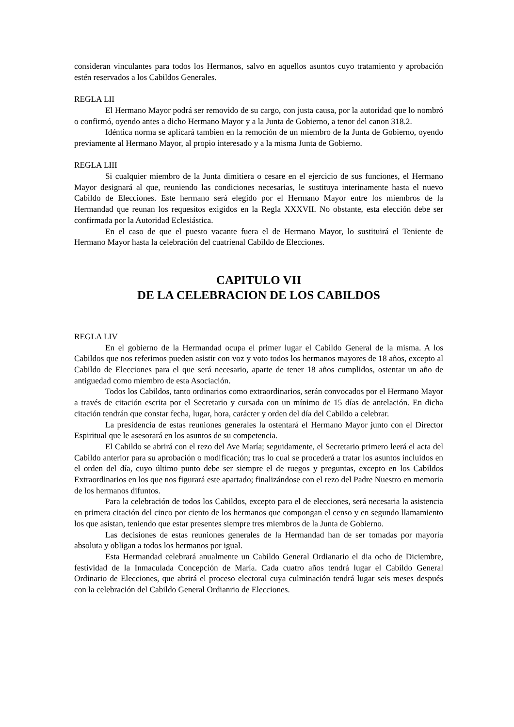consideran vinculantes para todos los Hermanos, salvo en aquellos asuntos cuyo tratamiento y aprobación estén reservados a los Cabildos Generales.
REGLA LII
El Hermano Mayor podrá ser removido de su cargo, con justa causa, por la autoridad que lo nombró o confirmó, oyendo antes a dicho Hermano Mayor y a la Junta de Gobierno, a tenor del canon 318.2.
Idéntica norma se aplicará tambien en la remoción de un miembro de la Junta de Gobierno, oyendo previamente al Hermano Mayor, al propio interesado y a la misma Junta de Gobierno.
REGLA LIII
Si cualquier miembro de la Junta dimitiera o cesare en el ejercicio de sus funciones, el Hermano Mayor designará al que, reuniendo las condiciones necesarias, le sustituya interinamente hasta el nuevo Cabildo de Elecciones. Este hermano será elegido por el Hermano Mayor entre los miembros de la Hermandad que reunan los requesitos exigidos en la Regla XXXVII. No obstante, esta elección debe ser confirmada por la Autoridad Eclesiástica.
En el caso de que el puesto vacante fuera el de Hermano Mayor, lo sustituirá el Teniente de Hermano Mayor hasta la celebración del cuatrienal Cabildo de Elecciones.
CAPITULO VII
DE LA CELEBRACION DE LOS CABILDOS
REGLA LIV
En el gobierno de la Hermandad ocupa el primer lugar el Cabildo General de la misma. A los Cabildos que nos referimos pueden asistir con voz y voto todos los hermanos mayores de 18 años, excepto al Cabildo de Elecciones para el que será necesario, aparte de tener 18 años cumplidos, ostentar un año de antiguedad como miembro de esta Asociación.
Todos los Cabildos, tanto ordinarios como extraordinarios, serán convocados por el Hermano Mayor a través de citación escrita por el Secretario y cursada con un mínimo de 15 días de antelación. En dicha citación tendrán que constar fecha, lugar, hora, carácter y orden del día del Cabildo a celebrar.
La presidencia de estas reuniones generales la ostentará el Hermano Mayor junto con el Director Espiritual que le asesorará en los asuntos de su competencia.
El Cabildo se abrirá con el rezo del Ave María; seguidamente, el Secretario primero leerá el acta del Cabildo anterior para su aprobación o modificación; tras lo cual se procederá a tratar los asuntos incluidos en el orden del día, cuyo último punto debe ser siempre el de ruegos y preguntas, excepto en los Cabildos Extraordinarios en los que nos figurará este apartado; finalizándose con el rezo del Padre Nuestro en memoria de los hermanos difuntos.
Para la celebración de todos los Cabildos, excepto para el de elecciones, será necesaria la asistencia en primera citación del cinco por ciento de los hermanos que compongan el censo y en segundo llamamiento los que asistan, teniendo que estar presentes siempre tres miembros de la Junta de Gobierno.
Las decisiones de estas reuniones generales de la Hermandad han de ser tomadas por mayoría absoluta y obligan a todos los hermanos por igual.
Esta Hermandad celebrará anualmente un Cabildo General Ordianario el dia ocho de Diciembre, festividad de la Inmaculada Concepción de María. Cada cuatro años tendrá lugar el Cabildo General Ordinario de Elecciones, que abrirá el proceso electoral cuya culminación tendrá lugar seis meses después con la celebración del Cabildo General Ordianrio de Elecciones.